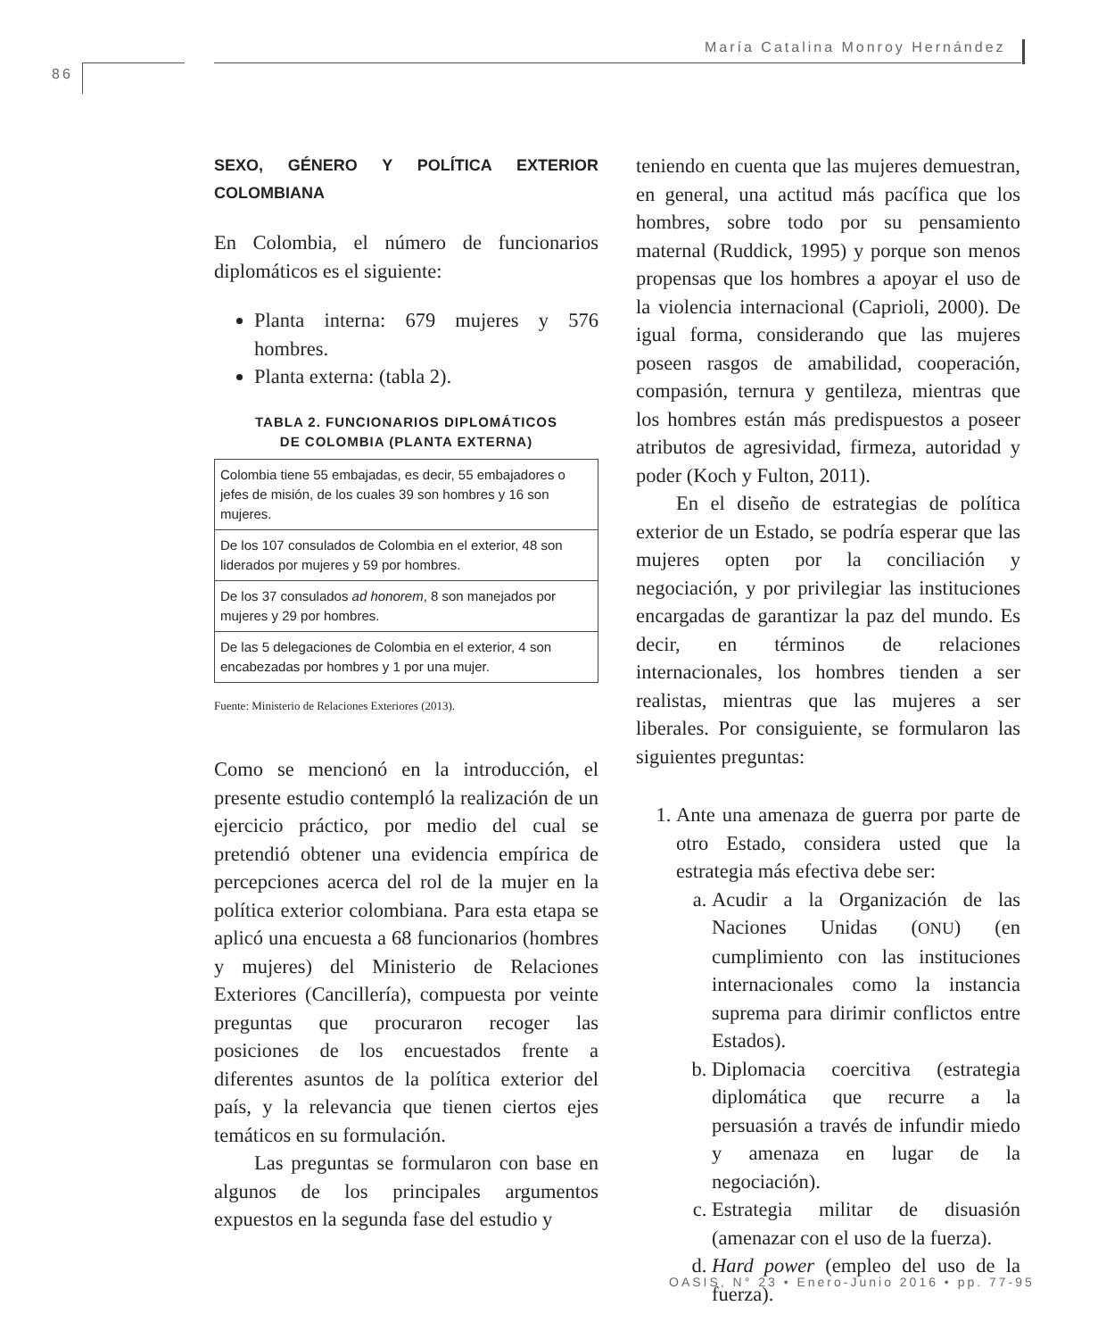María Catalina Monroy Hernández
86
SEXO, GÉNERO Y POLÍTICA EXTERIOR COLOMBIANA
En Colombia, el número de funcionarios diplomáticos es el siguiente:
Planta interna: 679 mujeres y 576 hombres.
Planta externa: (tabla 2).
TABLA 2. FUNCIONARIOS DIPLOMÁTICOS
DE COLOMBIA (PLANTA EXTERNA)
| Colombia tiene 55 embajadas, es decir, 55 embajadores o jefes de misión, de los cuales 39 son hombres y 16 son mujeres. |
| De los 107 consulados de Colombia en el exterior, 48 son liderados por mujeres y 59 por hombres. |
| De los 37 consulados ad honorem , 8 son manejados por mujeres y 29 por hombres. |
| De las 5 delegaciones de Colombia en el exterior, 4 son encabezadas por hombres y 1 por una mujer. |
Fuente: Ministerio de Relaciones Exteriores (2013).
Como se mencionó en la introducción, el presente estudio contempló la realización de un ejercicio práctico, por medio del cual se pretendió obtener una evidencia empírica de percepciones acerca del rol de la mujer en la política exterior colombiana. Para esta etapa se aplicó una encuesta a 68 funcionarios (hombres y mujeres) del Ministerio de Relaciones Exteriores (Cancillería), compuesta por veinte preguntas que procuraron recoger las posiciones de los encuestados frente a diferentes asuntos de la política exterior del país, y la relevancia que tienen ciertos ejes temáticos en su formulación.
Las preguntas se formularon con base en algunos de los principales argumentos expuestos en la segunda fase del estudio y
teniendo en cuenta que las mujeres demuestran, en general, una actitud más pacífica que los hombres, sobre todo por su pensamiento maternal (Ruddick, 1995) y porque son menos propensas que los hombres a apoyar el uso de la violencia internacional (Caprioli, 2000). De igual forma, considerando que las mujeres poseen rasgos de amabilidad, cooperación, compasión, ternura y gentileza, mientras que los hombres están más predispuestos a poseer atributos de agresividad, firmeza, autoridad y poder (Koch y Fulton, 2011).
En el diseño de estrategias de política exterior de un Estado, se podría esperar que las mujeres opten por la conciliación y negociación, y por privilegiar las instituciones encargadas de garantizar la paz del mundo. Es decir, en términos de relaciones internacionales, los hombres tienden a ser realistas, mientras que las mujeres a ser liberales. Por consiguiente, se formularon las siguientes preguntas:
1. Ante una amenaza de guerra por parte de otro Estado, considera usted que la estrategia más efectiva debe ser:
a. Acudir a la Organización de las Naciones Unidas (ONU) (en cumplimiento con las instituciones internacionales como la instancia suprema para dirimir conflictos entre Estados).
b. Diplomacia coercitiva (estrategia diplomática que recurre a la persuasión a través de infundir miedo y amenaza en lugar de la negociación).
c. Estrategia militar de disuasión (amenazar con el uso de la fuerza).
d. Hard power (empleo del uso de la fuerza).
OASIS, N° 23 • Enero-Junio 2016 • pp. 77-95